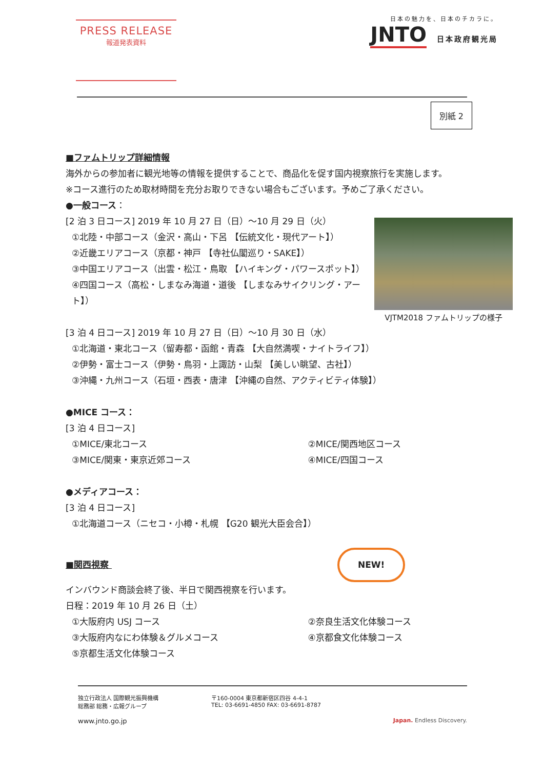PRESS RELEASE
報道発表資料
日本の魅力を、日本のチカラに。
JNTO 日本政府観光局
別紙 2
■ファムトリップ詳細情報
海外からの参加者に観光地等の情報を提供することで、商品化を促す国内視察旅行を実施します。
※コース進行のため取材時間を充分お取りできない場合もございます。予めご了承ください。
●一般コース：
VJTM2018 ファムトリップの様子
[2 泊 3 日コース] 2019 年 10 月 27 日（日）～10 月 29 日（火）
①北陸・中部コース（金沢・高山・下呂 【伝統文化・現代アート】）
②近畿エリアコース（京都・神戸 【寺社仏閣巡り・SAKE】）
③中国エリアコース（出雲・松江・鳥取 【ハイキング・パワースポット】）
④四国コース（高松・しまなみ海道・道後 【しまなみサイクリング・アート】）
[3 泊 4 日コース] 2019 年 10 月 27 日（日）～10 月 30 日（水）
①北海道・東北コース（留寿都・函館・青森 【大自然満喫・ナイトライフ】）
②伊勢・富士コース（伊勢・鳥羽・上諏訪・山梨 【美しい眺望、古社】）
③沖縄・九州コース（石垣・西表・唐津 【沖縄の自然、アクティビティ体験】）
●MICE コース：
[3 泊 4 日コース]
①MICE/東北コース ②MICE/関西地区コース
③MICE/関東・東京近郊コース ④MICE/四国コース
●メディアコース：
[3 泊 4 日コース]
①北海道コース（ニセコ・小樽・札幌 【G20 観光大臣会合】）
■関西視察 NEW!
インバウンド商談会終了後、半日で関西視察を行います。
日程：2019 年 10 月 26 日（土）
①大阪府内 USJ コース ②奈良生活文化体験コース
③大阪府内なにわ体験＆グルメコース ④京都食文化体験コース
⑤京都生活文化体験コース
独立行政法人 国際観光振興機構 〒160-0004 東京都新宿区四谷 4-4-1
総務部 総務・広報グループ TEL: 03-6691-4850 FAX: 03-6691-8787
www.jnto.go.jp
Japan. Endless Discovery.